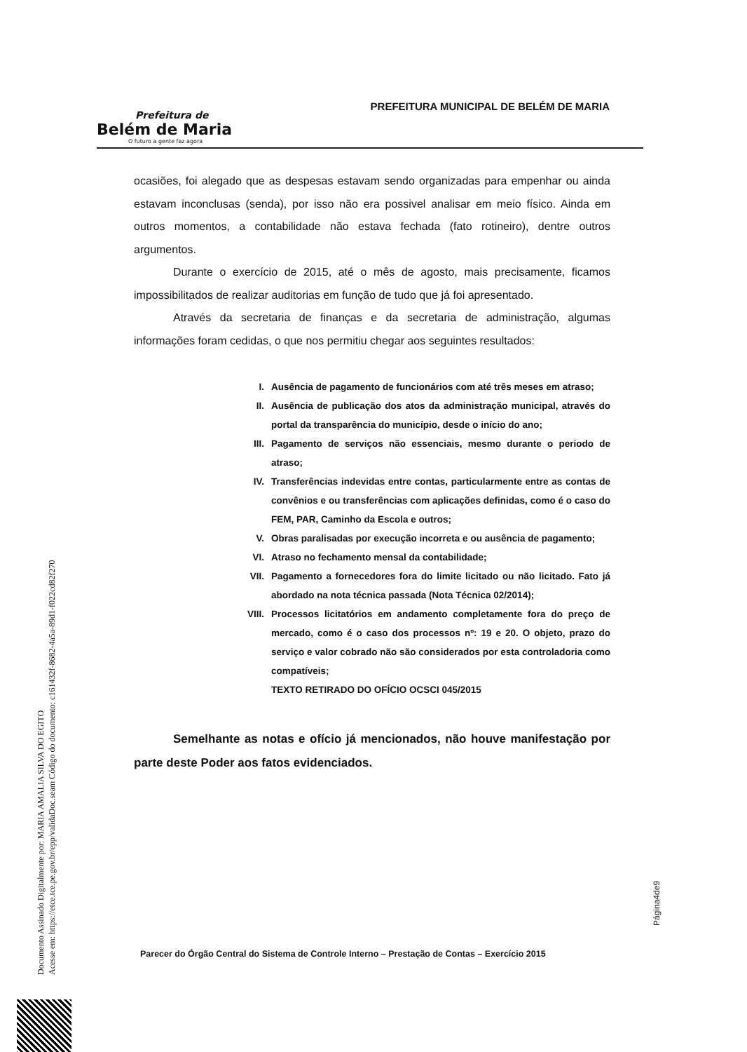Prefeitura de
Belém de Maria
O futuro a gente faz agora
PREFEITURA MUNICIPAL DE BELÉM DE MARIA
ocasiões, foi alegado que as despesas estavam sendo organizadas para empenhar ou ainda estavam inconclusas (senda), por isso não era possivel analisar em meio físico. Ainda em outros momentos, a contabilidade não estava fechada (fato rotineiro), dentre outros argumentos.
Durante o exercício de 2015, até o mês de agosto, mais precisamente, ficamos impossibilitados de realizar auditorias em função de tudo que já foi apresentado.
Através da secretaria de finanças e da secretaria de administração, algumas informações foram cedidas, o que nos permitiu chegar aos seguintes resultados:
I. Ausência de pagamento de funcionários com até três meses em atraso;
II. Ausência de publicação dos atos da administração municipal, através do portal da transparência do município, desde o início do ano;
III. Pagamento de serviços não essenciais, mesmo durante o periodo de atraso;
IV. Transferências indevidas entre contas, particularmente entre as contas de convênios e ou transferências com aplicações definidas, como é o caso do FEM, PAR, Caminho da Escola e outros;
V. Obras paralisadas por execução incorreta e ou ausência de pagamento;
VI. Atraso no fechamento mensal da contabilidade;
VII. Pagamento a fornecedores fora do limite licitado ou não licitado. Fato já abordado na nota técnica passada (Nota Técnica 02/2014);
VIII. Processos licitatórios em andamento completamente fora do preço de mercado, como é o caso dos processos nº: 19 e 20. O objeto, prazo do serviço e valor cobrado não são considerados por esta controladoria como compatíveis;
TEXTO RETIRADO DO OFÍCIO OCSCI 045/2015
Semelhante as notas e ofício já mencionados, não houve manifestação por parte deste Poder aos fatos evidenciados.
Página4de9
Parecer do Órgão Central do Sistema de Controle Interno – Prestação de Contas – Exercício 2015
Documento Assinado Digitalmente por: MARIA AMALIA SILVA DO EGITO
Acesse em: https://etce.tce.pe.gov.br/epp/validaDoc.seam Código do documento: c161432f-8682-4a5a-89d1-f022cd82f270